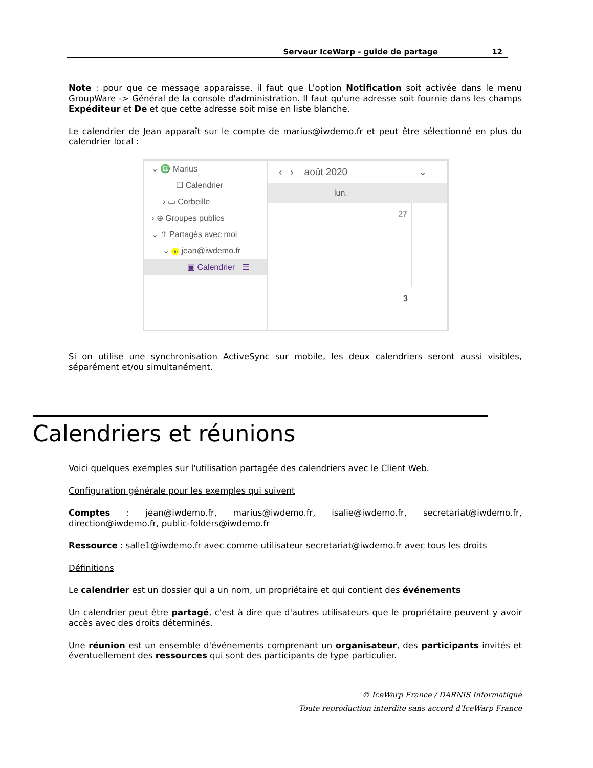Serveur IceWarp - guide de partage 12
Note : pour que ce message apparaisse, il faut que L'option Notification soit activée dans le menu GroupWare -> Général de la console d'administration. Il faut qu'une adresse soit fournie dans les champs Expéditeur et De et que cette adresse soit mise en liste blanche.
Le calendrier de Jean apparaît sur le compte de marius@iwdemo.fr et peut être sélectionné en plus du calendrier local :
⌄ ♎ Marius
☐ Calendrier
› ▭ Corbeille
› ⊕ Groupes publics
⌄ ⇧ Partagés avec moi
⌄ Je jean@iwdemo.fr
▣ Calendrier ☰
‹ › août 2020 ⌄
lun.
27
3
Si on utilise une synchronisation ActiveSync sur mobile, les deux calendriers seront aussi visibles, séparément et/ou simultanément.
Calendriers et réunions
Voici quelques exemples sur l'utilisation partagée des calendriers avec le Client Web.
Configuration générale pour les exemples qui suivent
Comptes : jean@iwdemo.fr, marius@iwdemo.fr, isalie@iwdemo.fr, secretariat@iwdemo.fr, direction@iwdemo.fr, public-folders@iwdemo.fr
Ressource : salle1@iwdemo.fr avec comme utilisateur secretariat@iwdemo.fr avec tous les droits
Définitions
Le calendrier est un dossier qui a un nom, un propriétaire et qui contient des événements
Un calendrier peut être partagé, c'est à dire que d'autres utilisateurs que le propriétaire peuvent y avoir accès avec des droits déterminés.
Une réunion est un ensemble d'événements comprenant un organisateur, des participants invités et éventuellement des ressources qui sont des participants de type particulier.
© IceWarp France / DARNIS Informatique
Toute reproduction interdite sans accord d'IceWarp France